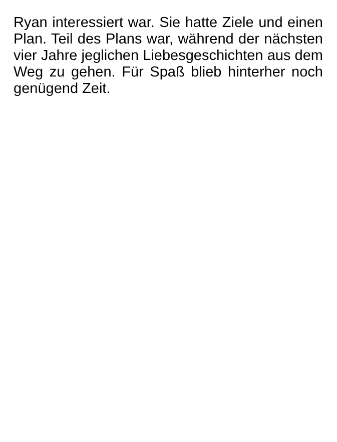Ryan interessiert war. Sie hatte Ziele und einen Plan. Teil des Plans war, während der nächsten vier Jahre jeglichen Liebesgeschichten aus dem Weg zu gehen. Für Spaß blieb hinterher noch genügend Zeit.